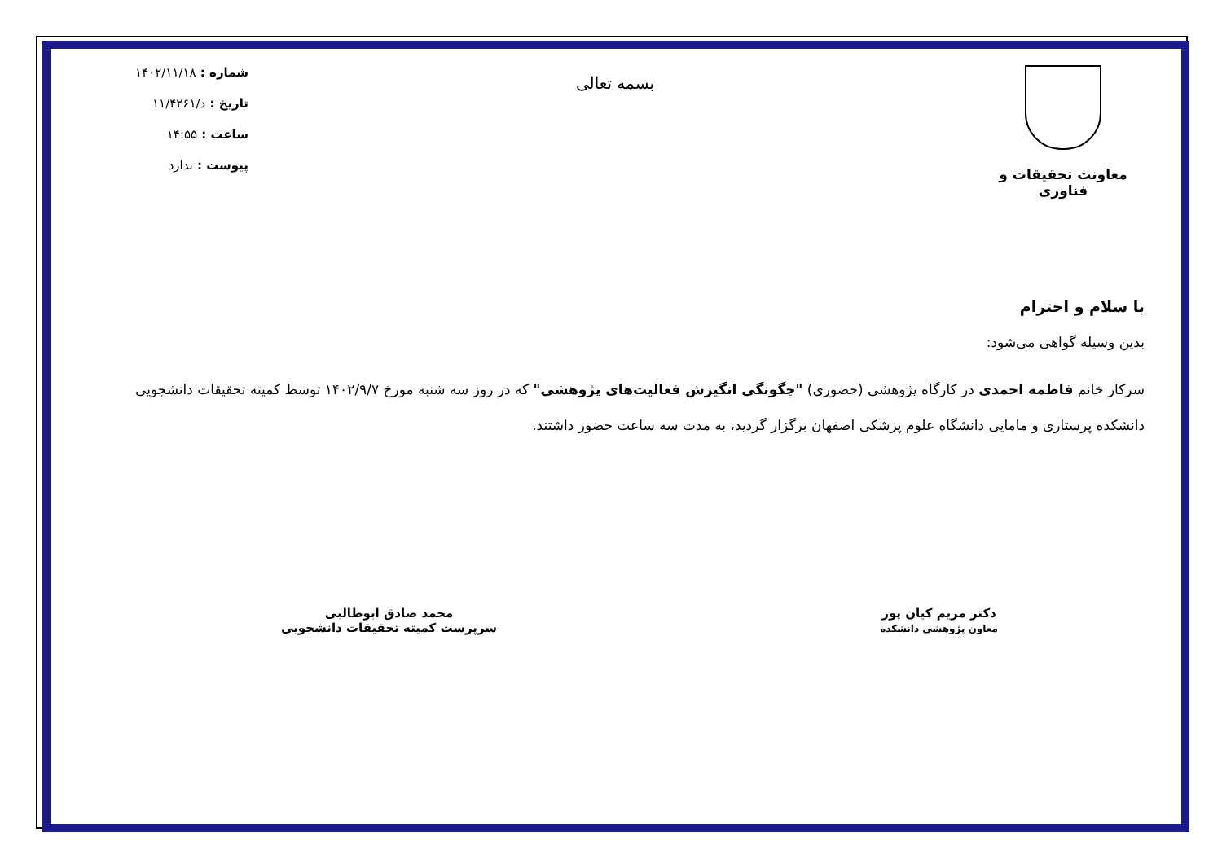معاونت تحقیقات و فناوری
بسمه تعالی
شماره : ۱۴۰۲/۱۱/۱۸
تاریخ : د/۱۱/۴۲۶۱
ساعت : ۱۴:۵۵
پیوست : ندارد
با سلام و احترام
بدین وسیله گواهی می‌شود:
سرکار خانم فاطمه احمدی در کارگاه پژوهشی (حضوری) "چگونگی انگیزش فعالیت‌های پژوهشی" که در روز سه شنبه مورخ ۱۴۰۲/۹/۷ توسط کمیته تحقیقات دانشجویی دانشکده پرستاری و مامایی دانشگاه علوم پزشکی اصفهان برگزار گردید، به مدت سه ساعت حضور داشتند.
دکتر مریم کیان پور
معاون پژوهشی دانشکده
محمد صادق ابوطالبی
سرپرست کمیته تحقیقات دانشجویی